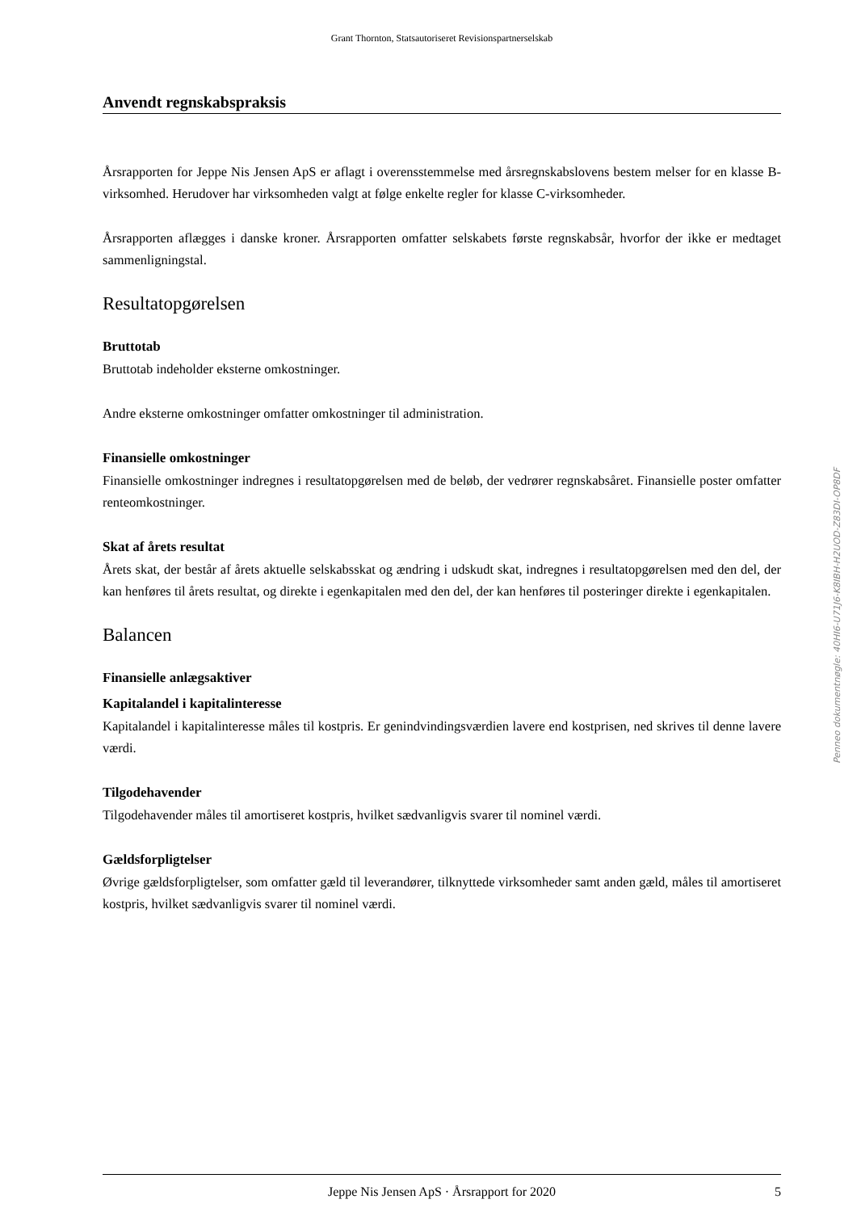Grant Thornton, Statsautoriseret Revisionspartnerselskab
Anvendt regnskabspraksis
Årsrapporten for Jeppe Nis Jensen ApS er aflagt i overensstemmelse med årsregnskabslovens bestem melser for en klasse B-virksomhed. Herudover har virksomheden valgt at følge enkelte regler for klasse C-virksomheder.
Årsrapporten aflægges i danske kroner. Årsrapporten omfatter selskabets første regnskabsår, hvorfor der ikke er medtaget sammenligningstal.
Resultatopgørelsen
Bruttotab
Bruttotab indeholder eksterne omkostninger.
Andre eksterne omkostninger omfatter omkostninger til administration.
Finansielle omkostninger
Finansielle omkostninger indregnes i resultatopgørelsen med de beløb, der vedrører regnskabsåret. Finansielle poster omfatter renteomkostninger.
Skat af årets resultat
Årets skat, der består af årets aktuelle selskabsskat og ændring i udskudt skat, indregnes i resultatopgørelsen med den del, der kan henføres til årets resultat, og direkte i egenkapitalen med den del, der kan henføres til posteringer direkte i egenkapitalen.
Balancen
Finansielle anlægsaktiver
Kapitalandel i kapitalinteresse
Kapitalandel i kapitalinteresse måles til kostpris. Er genindvindingsværdien lavere end kostprisen, ned skrives til denne lavere værdi.
Tilgodehavender
Tilgodehavender måles til amortiseret kostpris, hvilket sædvanligvis svarer til nominel værdi.
Gældsforpligtelser
Øvrige gældsforpligtelser, som omfatter gæld til leverandører, tilknyttede virksomheder samt anden gæld, måles til amortiseret kostpris, hvilket sædvanligvis svarer til nominel værdi.
Jeppe Nis Jensen ApS · Årsrapport for 2020 5
Penneo dokumentnøgle: 40HI6-U71J6-K8IBH-H2UOD-Z83DI-OP8DF